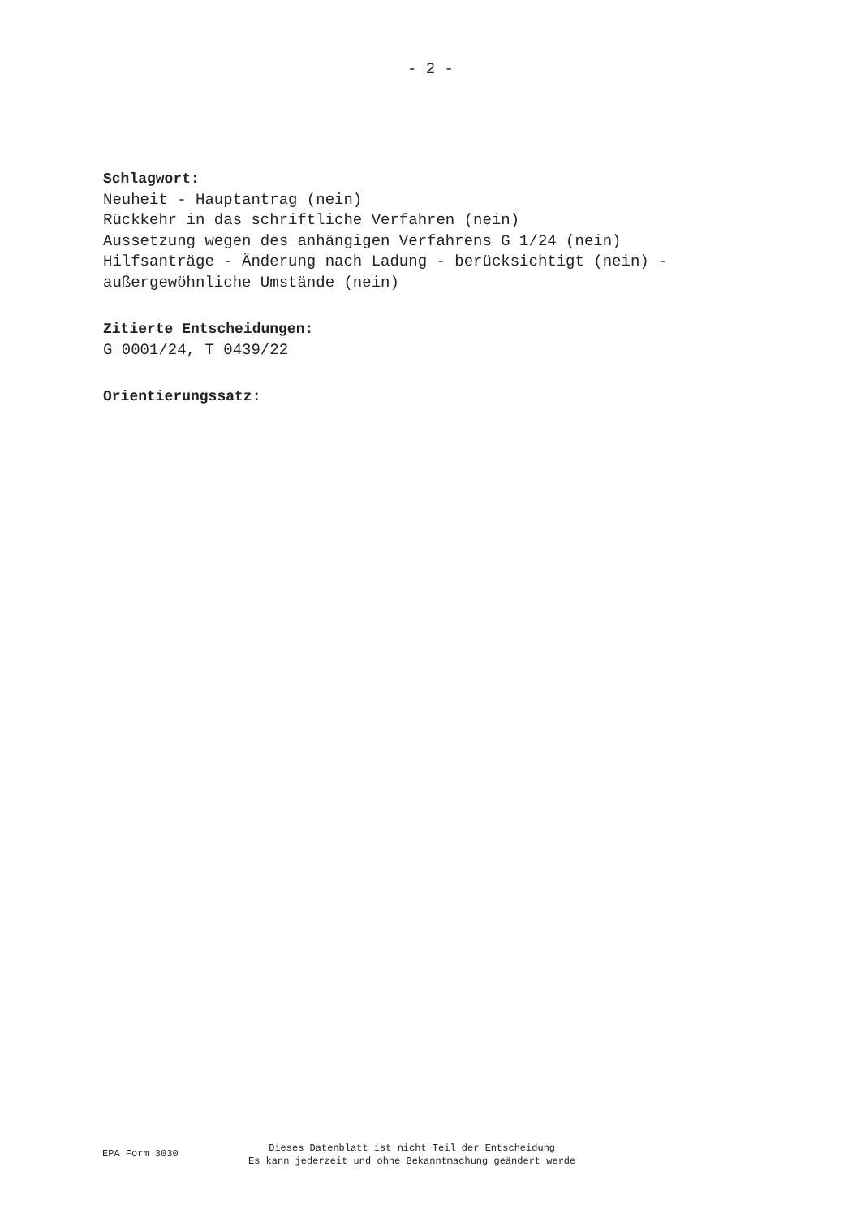- 2 -
Schlagwort:
Neuheit - Hauptantrag (nein)
Rückkehr in das schriftliche Verfahren (nein)
Aussetzung wegen des anhängigen Verfahrens G 1/24 (nein)
Hilfsanträge - Änderung nach Ladung - berücksichtigt (nein) -
außergewöhnliche Umstände (nein)
Zitierte Entscheidungen:
G 0001/24, T 0439/22
Orientierungssatz:
EPA Form 3030
Dieses Datenblatt ist nicht Teil der Entscheidung
Es kann jederzeit und ohne Bekanntmachung geändert werde